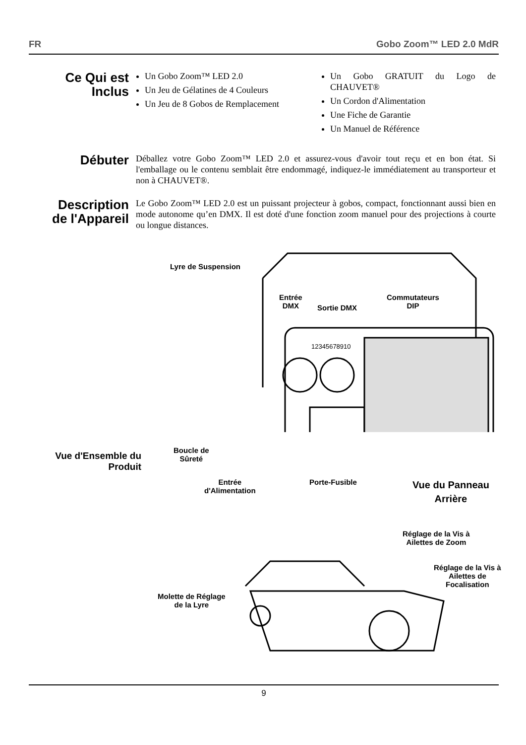FR Gobo Zoom™ LED 2.0 MdR
Ce Qui est Inclus
Un Gobo Zoom™ LED 2.0
Un Jeu de Gélatines de 4 Couleurs
Un Jeu de 8 Gobos de Remplacement
Un Gobo GRATUIT du Logo de CHAUVET®
Un Cordon d'Alimentation
Une Fiche de Garantie
Un Manuel de Référence
Débuter
Déballez votre Gobo Zoom™ LED 2.0 et assurez-vous d'avoir tout reçu et en bon état. Si l'emballage ou le contenu semblait être endommagé, indiquez-le immédiatement au transporteur et non à CHAUVET®.
Description de l'Appareil
Le Gobo Zoom™ LED 2.0 est un puissant projecteur à gobos, compact, fonctionnant aussi bien en mode autonome qu’en DMX. Il est doté d'une fonction zoom manuel pour des projections à courte ou longue distances.
Lyre de Suspension
Entrée
DMX
Sortie DMX
Commutateurs
DIP
12345678910
Boucle de
Sûreté
Entrée
d'Alimentation
Porte-Fusible
Vue du Panneau
Arrière
Vue d'Ensemble du Produit
Réglage de la Vis à
Ailettes de Zoom
Réglage de la Vis à
Ailettes de
Focalisation
Molette de Réglage
de la Lyre
9